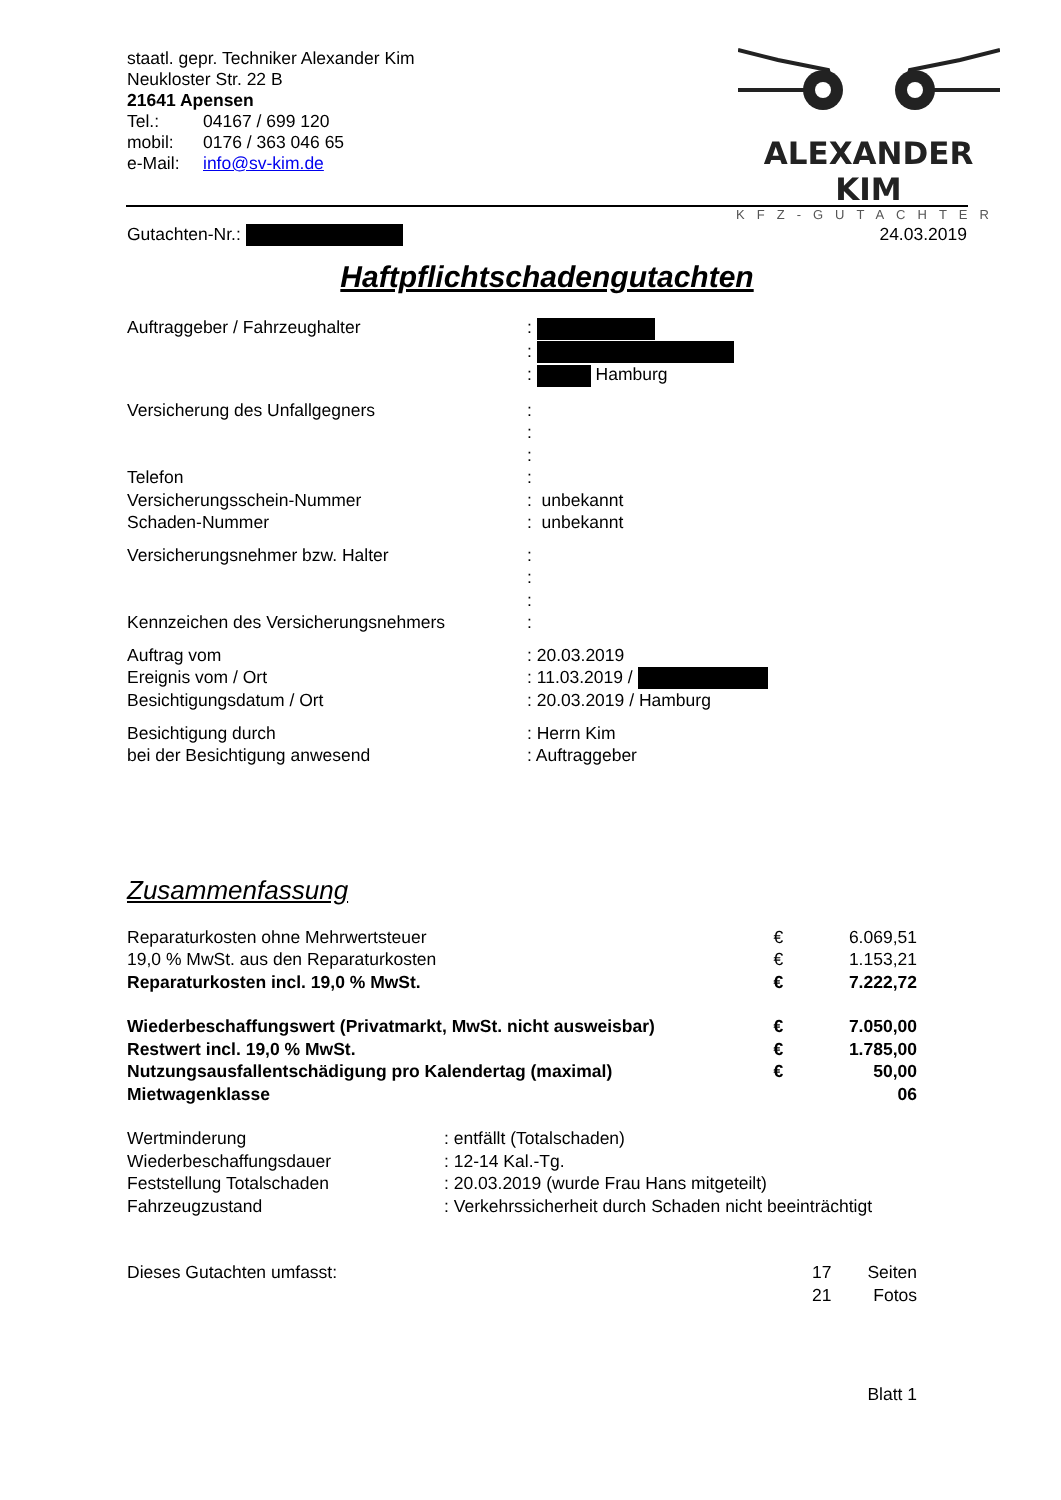staatl. gepr. Techniker Alexander Kim
Neukloster Str. 22 B
21641 Apensen
| Tel.: | 04167 / 699 120 |
| mobil: | 0176 / 363 046 65 |
| e-Mail: | info@sv-kim.de |
ALEXANDER KIM
KFZ-GUTACHTER
Gutachten-Nr.: 24.03.2019
Haftpflichtschadengutachten
| Auftraggeber / Fahrzeughalter | : : : Hamburg |
| Versicherung des Unfallgegners | : : : |
| Telefon Versicherungsschein-Nummer Schaden-Nummer | : : unbekannt : unbekannt |
| Versicherungsnehmer bzw. Halter Kennzeichen des Versicherungsnehmers | : : : : |
| Auftrag vom Ereignis vom / Ort Besichtigungsdatum / Ort | : 20.03.2019 : 11.03.2019 / : 20.03.2019 / Hamburg |
| Besichtigung durch bei der Besichtigung anwesend | : Herrn Kim : Auftraggeber |
Zusammenfassung
| Reparaturkosten ohne Mehrwertsteuer | € | 6.069,51 |
| 19,0 % MwSt. aus den Reparaturkosten | € | 1.153,21 |
| Reparaturkosten incl. 19,0 % MwSt. | € | 7.222,72 |
| Wiederbeschaffungswert (Privatmarkt, MwSt. nicht ausweisbar) | € | 7.050,00 |
| Restwert incl. 19,0 % MwSt. | € | 1.785,00 |
| Nutzungsausfallentschädigung pro Kalendertag (maximal) | € | 50,00 |
| Mietwagenklasse | | 06 |
| Wertminderung | : entfällt (Totalschaden) |
| Wiederbeschaffungsdauer | : 12-14 Kal.-Tg. |
| Feststellung Totalschaden | : 20.03.2019 (wurde Frau Hans mitgeteilt) |
| Fahrzeugzustand | : Verkehrssicherheit durch Schaden nicht beeinträchtigt |
| Dieses Gutachten umfasst: | 17 | Seiten |
| | 21 | Fotos |
Blatt 1